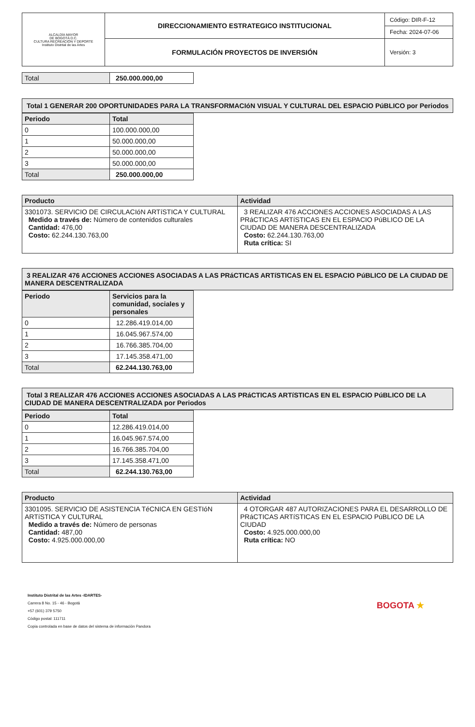| ALCALDÍA MAYOR DE BOGOTÁ D.C. CULTURA RECREACIÓN Y DEPORTE Instituto Distrital de las Artes | DIRECCIONAMIENTO ESTRATEGICO INSTITUCIONAL | Código: DIR-F-12 Fecha: 2024-07-06 |
| | FORMULACIÓN PROYECTOS DE INVERSIÓN | Versión: 3 |
| Total | 250.000.000,00 |
| Total 1 GENERAR 200 OPORTUNIDADES PARA LA TRANSFORMACIóN VISUAL Y CULTURAL DEL ESPACIO PúBLICO por Periodos |
| Periodo | Total |
| --- | --- |
| 0 | 100.000.000,00 |
| 1 | 50.000.000,00 |
| 2 | 50.000.000,00 |
| 3 | 50.000.000,00 |
| Total | 250.000.000,00 |
| Producto | Actividad |
| --- | --- |
| 3301073. SERVICIO DE CIRCULACIóN ARTíSTICA Y CULTURAL Medido a través de: Número de contenidos culturales Cantidad: 476,00 Costo: 62.244.130.763,00 | 3 REALIZAR 476 ACCIONES ACCIONES ASOCIADAS A LAS PRáCTICAS ARTíSTICAS EN EL ESPACIO PúBLICO DE LA CIUDAD DE MANERA DESCENTRALIZADA Costo: 62.244.130.763,00 Ruta crítica: SI |
| 3 REALIZAR 476 ACCIONES ACCIONES ASOCIADAS A LAS PRáCTICAS ARTíSTICAS EN EL ESPACIO PúBLICO DE LA CIUDAD DE MANERA DESCENTRALIZADA |
| Periodo | Servicios para la comunidad, sociales y personales |
| --- | --- |
| 0 | 12.286.419.014,00 |
| 1 | 16.045.967.574,00 |
| 2 | 16.766.385.704,00 |
| 3 | 17.145.358.471,00 |
| Total | 62.244.130.763,00 |
| Total 3 REALIZAR 476 ACCIONES ACCIONES ASOCIADAS A LAS PRáCTICAS ARTíSTICAS EN EL ESPACIO PúBLICO DE LA CIUDAD DE MANERA DESCENTRALIZADA por Periodos |
| Periodo | Total |
| --- | --- |
| 0 | 12.286.419.014,00 |
| 1 | 16.045.967.574,00 |
| 2 | 16.766.385.704,00 |
| 3 | 17.145.358.471,00 |
| Total | 62.244.130.763,00 |
| Producto | Actividad |
| --- | --- |
| 3301095. SERVICIO DE ASISTENCIA TéCNICA EN GESTIóN ARTíSTICA Y CULTURAL Medido a través de: Número de personas Cantidad: 487,00 Costo: 4.925.000.000,00 | 4 OTORGAR 487 AUTORIZACIONES PARA EL DESARROLLO DE PRáCTICAS ARTíSTICAS EN EL ESPACIO PúBLICO DE LA CIUDAD Costo: 4.925.000.000,00 Ruta crítica: NO |
Instituto Distrital de las Artes -IDARTES-
Carrera 8 No. 15 - 46 - Bogotá
+57 (601) 379 5750
Código postal: 111711
Copia controlada en base de datos del sistema de información Pandora
BOGOTA ★